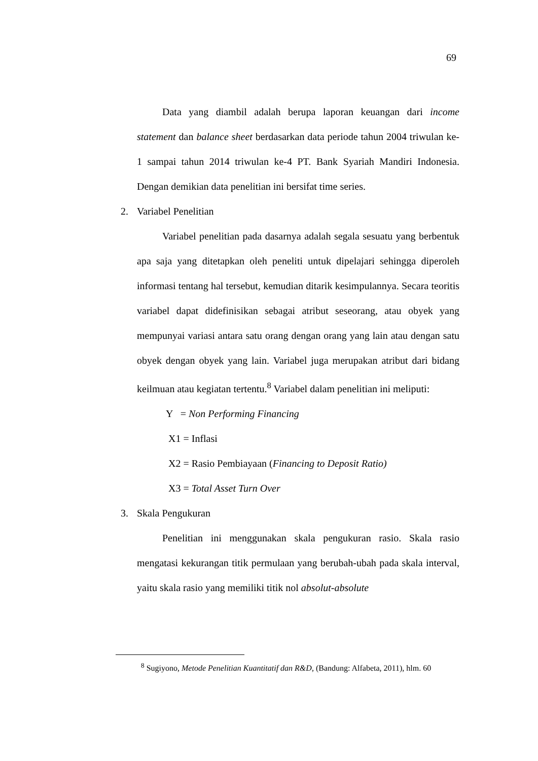69
Data yang diambil adalah berupa laporan keuangan dari income statement dan balance sheet berdasarkan data periode tahun 2004 triwulan ke-1 sampai tahun 2014 triwulan ke-4 PT. Bank Syariah Mandiri Indonesia. Dengan demikian data penelitian ini bersifat time series.
2. Variabel Penelitian
Variabel penelitian pada dasarnya adalah segala sesuatu yang berbentuk apa saja yang ditetapkan oleh peneliti untuk dipelajari sehingga diperoleh informasi tentang hal tersebut, kemudian ditarik kesimpulannya. Secara teoritis variabel dapat didefinisikan sebagai atribut seseorang, atau obyek yang mempunyai variasi antara satu orang dengan orang yang lain atau dengan satu obyek dengan obyek yang lain. Variabel juga merupakan atribut dari bidang keilmuan atau kegiatan tertentu.<sup>8</sup> Variabel dalam penelitian ini meliputi:
Y = Non Performing Financing
X1 = Inflasi
X2 = Rasio Pembiayaan (Financing to Deposit Ratio)
X3 = Total Asset Turn Over
3. Skala Pengukuran
Penelitian ini menggunakan skala pengukuran rasio. Skala rasio mengatasi kekurangan titik permulaan yang berubah-ubah pada skala interval, yaitu skala rasio yang memiliki titik nol absolut-absolute
<sup>8</sup> Sugiyono, Metode Penelitian Kuantitatif dan R&D, (Bandung: Alfabeta, 2011), hlm. 60